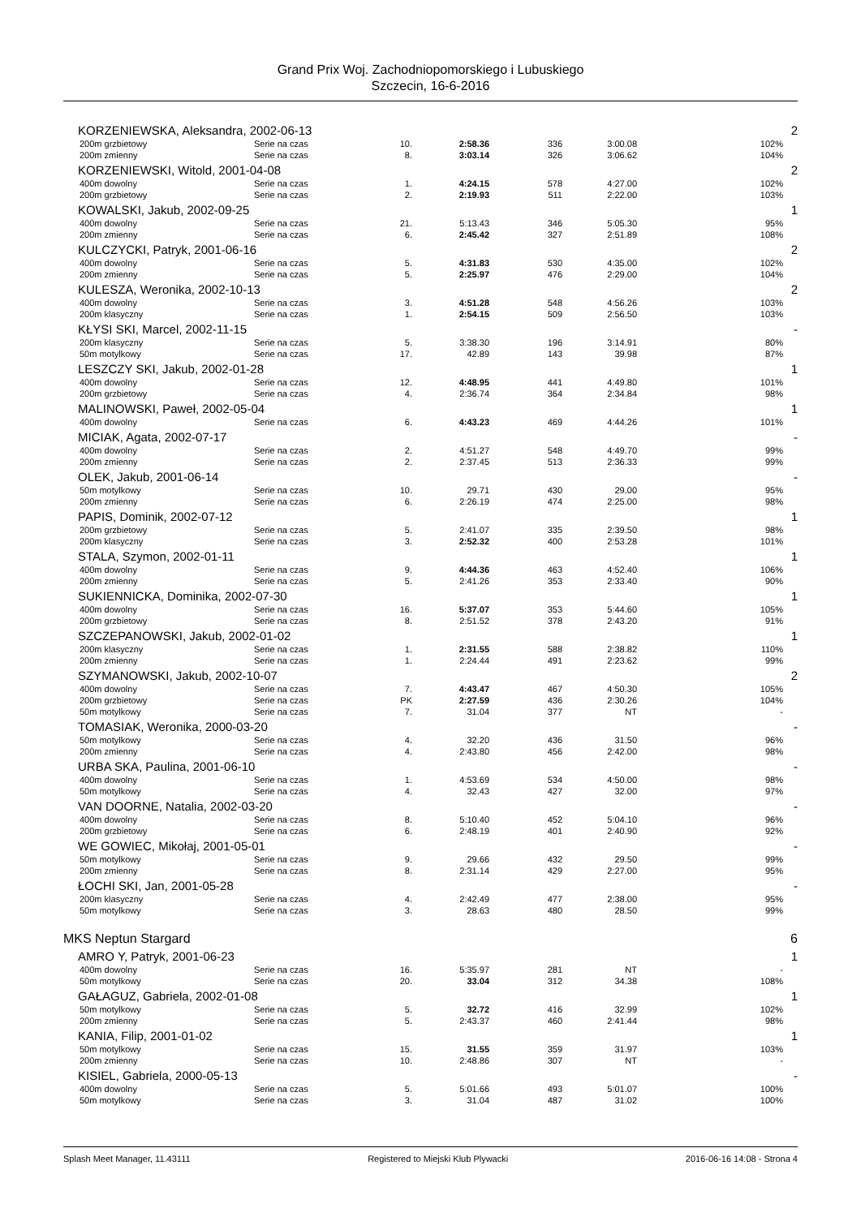Grand Prix Woj. Zachodniopomorskiego i Lubuskiego
Szczecin, 16-6-2016
| KORZENIEWSKA, Aleksandra, 2002-06-13 | | | | | | | | 2 |
| | 200m grzbietowy | Serie na czas | 10. | 2:58.36 | 336 | 3:00.08 | 102% | |
| | 200m zmienny | Serie na czas | 8. | 3:03.14 | 326 | 3:06.62 | 104% | |
| KORZENIEWSKI, Witold, 2001-04-08 | | | | | | | | 2 |
| | 400m dowolny | Serie na czas | 1. | 4:24.15 | 578 | 4:27.00 | 102% | |
| | 200m grzbietowy | Serie na czas | 2. | 2:19.93 | 511 | 2:22.00 | 103% | |
| KOWALSKI, Jakub, 2002-09-25 | | | | | | | | 1 |
| | 400m dowolny | Serie na czas | 21. | 5:13.43 | 346 | 5:05.30 | 95% | |
| | 200m zmienny | Serie na czas | 6. | 2:45.42 | 327 | 2:51.89 | 108% | |
| KULCZYCKI, Patryk, 2001-06-16 | | | | | | | | 2 |
| | 400m dowolny | Serie na czas | 5. | 4:31.83 | 530 | 4:35.00 | 102% | |
| | 200m zmienny | Serie na czas | 5. | 2:25.97 | 476 | 2:29.00 | 104% | |
| KULESZA, Weronika, 2002-10-13 | | | | | | | | 2 |
| | 400m dowolny | Serie na czas | 3. | 4:51.28 | 548 | 4:56.26 | 103% | |
| | 200m klasyczny | Serie na czas | 1. | 2:54.15 | 509 | 2:56.50 | 103% | |
| KŁYSI SKI, Marcel, 2002-11-15 | | | | | | | | - |
| | 200m klasyczny | Serie na czas | 5. | 3:38.30 | 196 | 3:14.91 | 80% | |
| | 50m motylkowy | Serie na czas | 17. | 42.89 | 143 | 39.98 | 87% | |
| LESZCZY SKI, Jakub, 2002-01-28 | | | | | | | | 1 |
| | 400m dowolny | Serie na czas | 12. | 4:48.95 | 441 | 4:49.80 | 101% | |
| | 200m grzbietowy | Serie na czas | 4. | 2:36.74 | 364 | 2:34.84 | 98% | |
| MALINOWSKI, Paweł, 2002-05-04 | | | | | | | | 1 |
| | 400m dowolny | Serie na czas | 6. | 4:43.23 | 469 | 4:44.26 | 101% | |
| MICIAK, Agata, 2002-07-17 | | | | | | | | - |
| | 400m dowolny | Serie na czas | 2. | 4:51.27 | 548 | 4:49.70 | 99% | |
| | 200m zmienny | Serie na czas | 2. | 2:37.45 | 513 | 2:36.33 | 99% | |
| OLEK, Jakub, 2001-06-14 | | | | | | | | - |
| | 50m motylkowy | Serie na czas | 10. | 29.71 | 430 | 29.00 | 95% | |
| | 200m zmienny | Serie na czas | 6. | 2:26.19 | 474 | 2:25.00 | 98% | |
| PAPIS, Dominik, 2002-07-12 | | | | | | | | 1 |
| | 200m grzbietowy | Serie na czas | 5. | 2:41.07 | 335 | 2:39.50 | 98% | |
| | 200m klasyczny | Serie na czas | 3. | 2:52.32 | 400 | 2:53.28 | 101% | |
| STALA, Szymon, 2002-01-11 | | | | | | | | 1 |
| | 400m dowolny | Serie na czas | 9. | 4:44.36 | 463 | 4:52.40 | 106% | |
| | 200m zmienny | Serie na czas | 5. | 2:41.26 | 353 | 2:33.40 | 90% | |
| SUKIENNICKA, Dominika, 2002-07-30 | | | | | | | | 1 |
| | 400m dowolny | Serie na czas | 16. | 5:37.07 | 353 | 5:44.60 | 105% | |
| | 200m grzbietowy | Serie na czas | 8. | 2:51.52 | 378 | 2:43.20 | 91% | |
| SZCZEPANOWSKI, Jakub, 2002-01-02 | | | | | | | | 1 |
| | 200m klasyczny | Serie na czas | 1. | 2:31.55 | 588 | 2:38.82 | 110% | |
| | 200m zmienny | Serie na czas | 1. | 2:24.44 | 491 | 2:23.62 | 99% | |
| SZYMANOWSKI, Jakub, 2002-10-07 | | | | | | | | 2 |
| | 400m dowolny | Serie na czas | 7. | 4:43.47 | 467 | 4:50.30 | 105% | |
| | 200m grzbietowy | Serie na czas | PK | 2:27.59 | 436 | 2:30.26 | 104% | |
| | 50m motylkowy | Serie na czas | 7. | 31.04 | 377 | NT | - | |
| TOMASIAK, Weronika, 2000-03-20 | | | | | | | | - |
| | 50m motylkowy | Serie na czas | 4. | 32.20 | 436 | 31.50 | 96% | |
| | 200m zmienny | Serie na czas | 4. | 2:43.80 | 456 | 2:42.00 | 98% | |
| URBA SKA, Paulina, 2001-06-10 | | | | | | | | - |
| | 400m dowolny | Serie na czas | 1. | 4:53.69 | 534 | 4:50.00 | 98% | |
| | 50m motylkowy | Serie na czas | 4. | 32.43 | 427 | 32.00 | 97% | |
| VAN DOORNE, Natalia, 2002-03-20 | | | | | | | | - |
| | 400m dowolny | Serie na czas | 8. | 5:10.40 | 452 | 5:04.10 | 96% | |
| | 200m grzbietowy | Serie na czas | 6. | 2:48.19 | 401 | 2:40.90 | 92% | |
| WE GOWIEC, Mikołaj, 2001-05-01 | | | | | | | | - |
| | 50m motylkowy | Serie na czas | 9. | 29.66 | 432 | 29.50 | 99% | |
| | 200m zmienny | Serie na czas | 8. | 2:31.14 | 429 | 2:27.00 | 95% | |
| ŁOCHI SKI, Jan, 2001-05-28 | | | | | | | | - |
| | 200m klasyczny | Serie na czas | 4. | 2:42.49 | 477 | 2:38.00 | 95% | |
| | 50m motylkowy | Serie na czas | 3. | 28.63 | 480 | 28.50 | 99% | |
| MKS Neptun Stargard | | | | | | | | 6 |
| AMRO Y, Patryk, 2001-06-23 | | | | | | | | 1 |
| | 400m dowolny | Serie na czas | 16. | 5:35.97 | 281 | NT | - | |
| | 50m motylkowy | Serie na czas | 20. | 33.04 | 312 | 34.38 | 108% | |
| GAŁAGUZ, Gabriela, 2002-01-08 | | | | | | | | 1 |
| | 50m motylkowy | Serie na czas | 5. | 32.72 | 416 | 32.99 | 102% | |
| | 200m zmienny | Serie na czas | 5. | 2:43.37 | 460 | 2:41.44 | 98% | |
| KANIA, Filip, 2001-01-02 | | | | | | | | 1 |
| | 50m motylkowy | Serie na czas | 15. | 31.55 | 359 | 31.97 | 103% | |
| | 200m zmienny | Serie na czas | 10. | 2:48.86 | 307 | NT | - | |
| KISIEL, Gabriela, 2000-05-13 | | | | | | | | - |
| | 400m dowolny | Serie na czas | 5. | 5:01.66 | 493 | 5:01.07 | 100% | |
| | 50m motylkowy | Serie na czas | 3. | 31.04 | 487 | 31.02 | 100% | |
Splash Meet Manager, 11.43111 Registered to Miejski Klub Plywacki 2016-06-16 14:08 - Strona 4